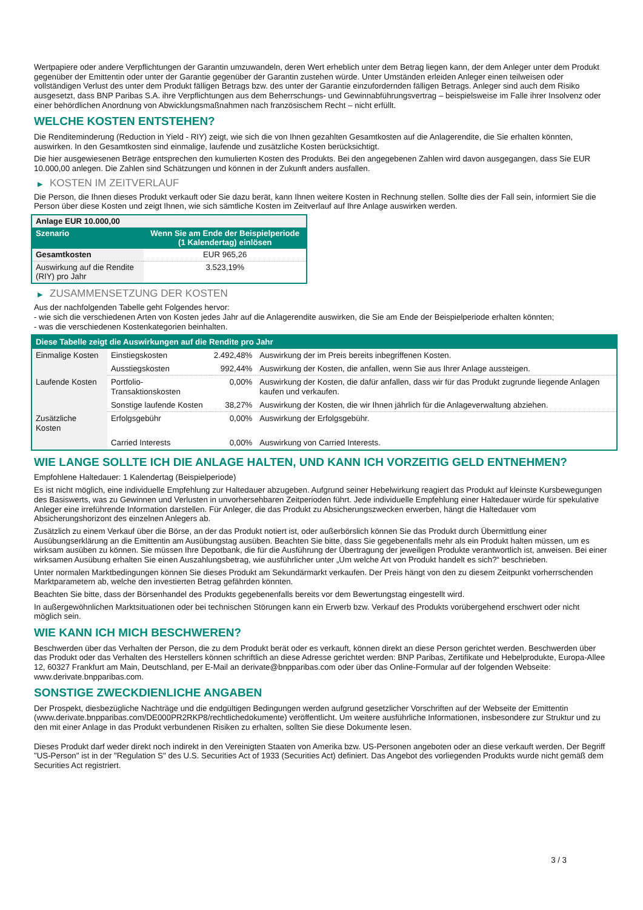Wertpapiere oder andere Verpflichtungen der Garantin umzuwandeln, deren Wert erheblich unter dem Betrag liegen kann, der dem Anleger unter dem Produkt gegenüber der Emittentin oder unter der Garantie gegenüber der Garantin zustehen würde. Unter Umständen erleiden Anleger einen teilweisen oder vollständigen Verlust des unter dem Produkt fälligen Betrags bzw. des unter der Garantie einzufordernden fälligen Betrags. Anleger sind auch dem Risiko ausgesetzt, dass BNP Paribas S.A. ihre Verpflichtungen aus dem Beherrschungs- und Gewinnabführungsvertrag – beispielsweise im Falle ihrer Insolvenz oder einer behördlichen Anordnung von Abwicklungsmaßnahmen nach französischem Recht – nicht erfüllt.
WELCHE KOSTEN ENTSTEHEN?
Die Renditeminderung (Reduction in Yield - RIY) zeigt, wie sich die von Ihnen gezahlten Gesamtkosten auf die Anlagerendite, die Sie erhalten könnten, auswirken. In den Gesamtkosten sind einmalige, laufende und zusätzliche Kosten berücksichtigt.
Die hier ausgewiesenen Beträge entsprechen den kumulierten Kosten des Produkts. Bei den angegebenen Zahlen wird davon ausgegangen, dass Sie EUR 10.000,00 anlegen. Die Zahlen sind Schätzungen und können in der Zukunft anders ausfallen.
▶ KOSTEN IM ZEITVERLAUF
Die Person, die Ihnen dieses Produkt verkauft oder Sie dazu berät, kann Ihnen weitere Kosten in Rechnung stellen. Sollte dies der Fall sein, informiert Sie die Person über diese Kosten und zeigt Ihnen, wie sich sämtliche Kosten im Zeitverlauf auf Ihre Anlage auswirken werden.
| Anlage EUR 10.000,00 | |
| --- | --- |
| Szenario | Wenn Sie am Ende der Beispielperiode (1 Kalendertag) einlösen |
| Gesamtkosten | EUR 965,26 |
| Auswirkung auf die Rendite (RIY) pro Jahr | 3.523,19% |
▶ ZUSAMMENSETZUNG DER KOSTEN
Aus der nachfolgenden Tabelle geht Folgendes hervor:
- wie sich die verschiedenen Arten von Kosten jedes Jahr auf die Anlagerendite auswirken, die Sie am Ende der Beispielperiode erhalten könnten;
- was die verschiedenen Kostenkategorien beinhalten.
| Diese Tabelle zeigt die Auswirkungen auf die Rendite pro Jahr | | | |
| Einmalige Kosten | Einstiegskosten | 2.492,48% | Auswirkung der im Preis bereits inbegriffenen Kosten. |
| | Ausstiegskosten | 992,44% | Auswirkung der Kosten, die anfallen, wenn Sie aus Ihrer Anlage aussteigen. |
| Laufende Kosten | Portfolio-Transaktionskosten | 0,00% | Auswirkung der Kosten, die dafür anfallen, dass wir für das Produkt zugrunde liegende Anlagen kaufen und verkaufen. |
| | Sonstige laufende Kosten | 38,27% | Auswirkung der Kosten, die wir Ihnen jährlich für die Anlageverwaltung abziehen. |
| Zusätzliche Kosten | Erfolgsgebühr | 0,00% | Auswirkung der Erfolgsgebühr. |
| | Carried Interests | 0,00% | Auswirkung von Carried Interests. |
WIE LANGE SOLLTE ICH DIE ANLAGE HALTEN, UND KANN ICH VORZEITIG GELD ENTNEHMEN?
Empfohlene Haltedauer: 1 Kalendertag (Beispielperiode)
Es ist nicht möglich, eine individuelle Empfehlung zur Haltedauer abzugeben. Aufgrund seiner Hebelwirkung reagiert das Produkt auf kleinste Kursbewegungen des Basiswerts, was zu Gewinnen und Verlusten in unvorhersehbaren Zeitperioden führt. Jede individuelle Empfehlung einer Haltedauer würde für spekulative Anleger eine irreführende Information darstellen. Für Anleger, die das Produkt zu Absicherungszwecken erwerben, hängt die Haltedauer vom Absicherungshorizont des einzelnen Anlegers ab.
Zusätzlich zu einem Verkauf über die Börse, an der das Produkt notiert ist, oder außerbörslich können Sie das Produkt durch Übermittlung einer Ausübungserklärung an die Emittentin am Ausübungstag ausüben. Beachten Sie bitte, dass Sie gegebenenfalls mehr als ein Produkt halten müssen, um es wirksam ausüben zu können. Sie müssen Ihre Depotbank, die für die Ausführung der Übertragung der jeweiligen Produkte verantwortlich ist, anweisen. Bei einer wirksamen Ausübung erhalten Sie einen Auszahlungsbetrag, wie ausführlicher unter „Um welche Art von Produkt handelt es sich?“ beschrieben.
Unter normalen Marktbedingungen können Sie dieses Produkt am Sekundärmarkt verkaufen. Der Preis hängt von den zu diesem Zeitpunkt vorherrschenden Marktparametern ab, welche den investierten Betrag gefährden könnten.
Beachten Sie bitte, dass der Börsenhandel des Produkts gegebenenfalls bereits vor dem Bewertungstag eingestellt wird.
In außergewöhnlichen Marktsituationen oder bei technischen Störungen kann ein Erwerb bzw. Verkauf des Produkts vorübergehend erschwert oder nicht möglich sein.
WIE KANN ICH MICH BESCHWEREN?
Beschwerden über das Verhalten der Person, die zu dem Produkt berät oder es verkauft, können direkt an diese Person gerichtet werden. Beschwerden über das Produkt oder das Verhalten des Herstellers können schriftlich an diese Adresse gerichtet werden: BNP Paribas, Zertifikate und Hebelprodukte, Europa-Allee 12, 60327 Frankfurt am Main, Deutschland, per E-Mail an derivate@bnpparibas.com oder über das Online-Formular auf der folgenden Webseite: www.derivate.bnpparibas.com.
SONSTIGE ZWECKDIENLICHE ANGABEN
Der Prospekt, diesbezügliche Nachträge und die endgültigen Bedingungen werden aufgrund gesetzlicher Vorschriften auf der Webseite der Emittentin (www.derivate.bnpparibas.com/DE000PR2RKP8/rechtlichedokumente) veröffentlicht. Um weitere ausführliche Informationen, insbesondere zur Struktur und zu den mit einer Anlage in das Produkt verbundenen Risiken zu erhalten, sollten Sie diese Dokumente lesen.
Dieses Produkt darf weder direkt noch indirekt in den Vereinigten Staaten von Amerika bzw. US-Personen angeboten oder an diese verkauft werden. Der Begriff "US-Person" ist in der "Regulation S" des U.S. Securities Act of 1933 (Securities Act) definiert. Das Angebot des vorliegenden Produkts wurde nicht gemäß dem Securities Act registriert.
3 / 3